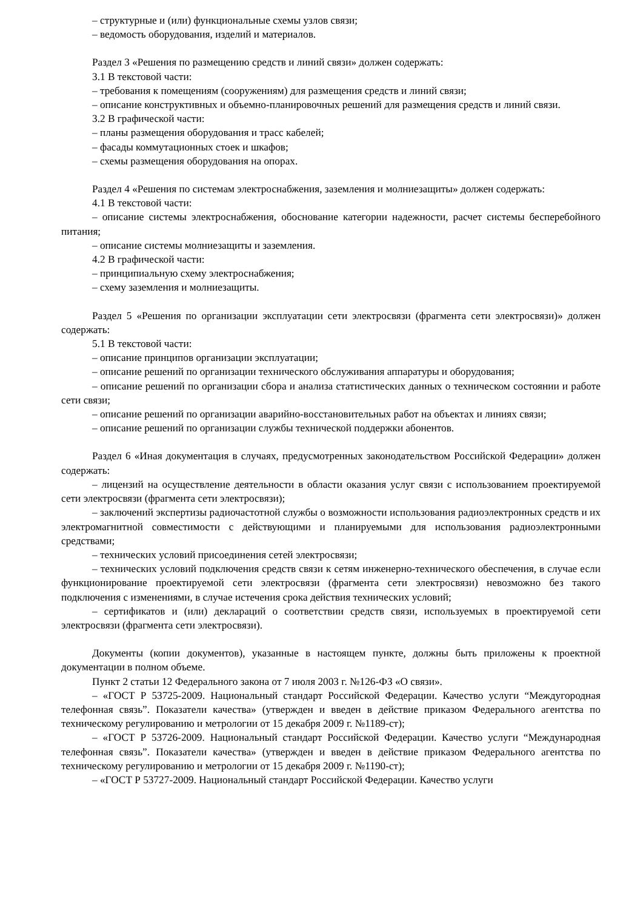– структурные и (или) функциональные схемы узлов связи;
– ведомость оборудования, изделий и материалов.
Раздел 3 «Решения по размещению средств и линий связи» должен содержать:
3.1 В текстовой части:
– требования к помещениям (сооружениям) для размещения средств и линий связи;
– описание конструктивных и объемно-планировочных решений для размещения средств и линий связи.
3.2 В графической части:
– планы размещения оборудования и трасс кабелей;
– фасады коммутационных стоек и шкафов;
– схемы размещения оборудования на опорах.
Раздел 4 «Решения по системам электроснабжения, заземления и молниезащиты» должен содержать:
4.1 В текстовой части:
– описание системы электроснабжения, обоснование категории надежности, расчет системы бесперебойного питания;
– описание системы молниезащиты и заземления.
4.2 В графической части:
– принципиальную схему электроснабжения;
– схему заземления и молниезащиты.
Раздел 5 «Решения по организации эксплуатации сети электросвязи (фрагмента сети электросвязи)» должен содержать:
5.1 В текстовой части:
– описание принципов организации эксплуатации;
– описание решений по организации технического обслуживания аппаратуры и оборудования;
– описание решений по организации сбора и анализа статистических данных о техническом состоянии и работе сети связи;
– описание решений по организации аварийно-восстановительных работ на объектах и линиях связи;
– описание решений по организации службы технической поддержки абонентов.
Раздел 6 «Иная документация в случаях, предусмотренных законодательством Российской Федерации» должен содержать:
– лицензий на осуществление деятельности в области оказания услуг связи с использованием проектируемой сети электросвязи (фрагмента сети электросвязи);
– заключений экспертизы радиочастотной службы о возможности использования радиоэлектронных средств и их электромагнитной совместимости с действующими и планируемыми для использования радиоэлектронными средствами;
– технических условий присоединения сетей электросвязи;
– технических условий подключения средств связи к сетям инженерно-технического обеспечения, в случае если функционирование проектируемой сети электросвязи (фрагмента сети электросвязи) невозможно без такого подключения с изменениями, в случае истечения срока действия технических условий;
– сертификатов и (или) деклараций о соответствии средств связи, используемых в проектируемой сети электросвязи (фрагмента сети электросвязи).
Документы (копии документов), указанные в настоящем пункте, должны быть приложены к проектной документации в полном объеме.
Пункт 2 статьи 12 Федерального закона от 7 июля 2003 г. №126-ФЗ «О связи».
– «ГОСТ Р 53725-2009. Национальный стандарт Российской Федерации. Качество услуги “Междугородная телефонная связь”. Показатели качества» (утвержден и введен в действие приказом Федерального агентства по техническому регулированию и метрологии от 15 декабря 2009 г. №1189-ст);
– «ГОСТ Р 53726-2009. Национальный стандарт Российской Федерации. Качество услуги “Международная телефонная связь”. Показатели качества» (утвержден и введен в действие приказом Федерального агентства по техническому регулированию и метрологии от 15 декабря 2009 г. №1190-ст);
– «ГОСТ Р 53727-2009. Национальный стандарт Российской Федерации. Качество услуги